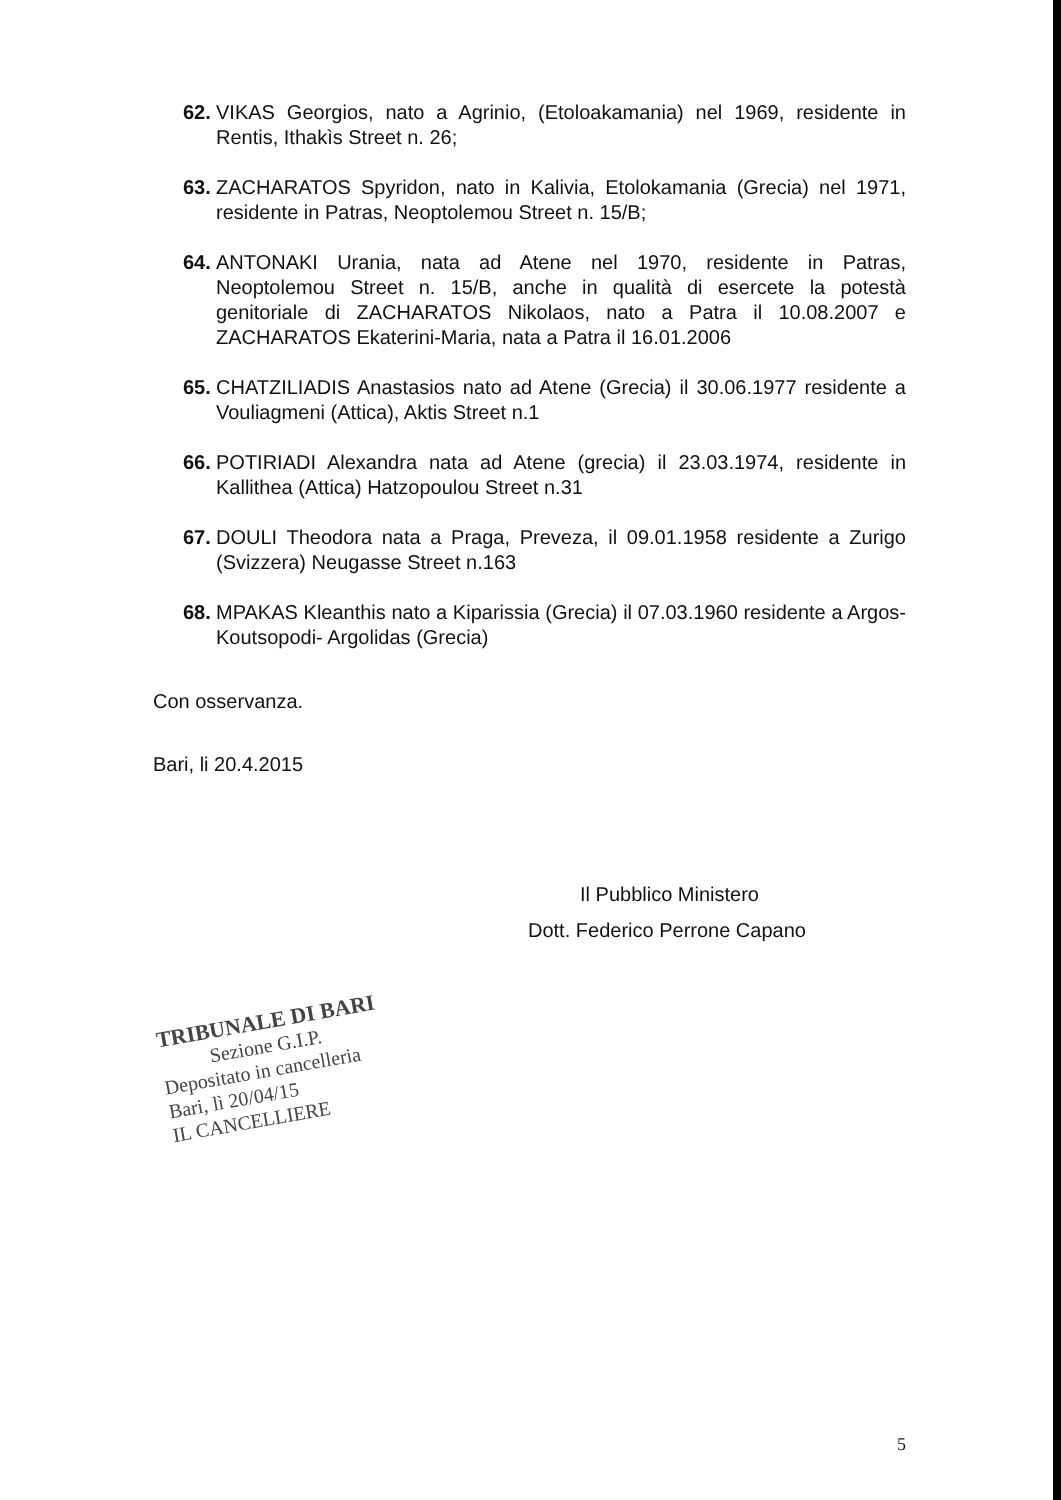62. VIKAS Georgios, nato a Agrinio, (Etoloakamania) nel 1969, residente in Rentis, Ithakìs Street n. 26;
63. ZACHARATOS Spyridon, nato in Kalivia, Etolokamania (Grecia) nel 1971, residente in Patras, Neoptolemou Street n. 15/B;
64. ANTONAKI Urania, nata ad Atene nel 1970, residente in Patras, Neoptolemou Street n. 15/B, anche in qualità di esercete la potestà genitoriale di ZACHARATOS Nikolaos, nato a Patra il 10.08.2007 e ZACHARATOS Ekaterini-Maria, nata a Patra il 16.01.2006
65. CHATZILIADIS Anastasios nato ad Atene (Grecia) il 30.06.1977 residente a Vouliagmeni (Attica), Aktis Street n.1
66. POTIRIADI Alexandra nata ad Atene (grecia) il 23.03.1974, residente in Kallithea (Attica) Hatzopoulou Street n.31
67. DOULI Theodora nata a Praga, Preveza, il 09.01.1958 residente a Zurigo (Svizzera) Neugasse Street n.163
68. MPAKAS Kleanthis nato a Kiparissia (Grecia) il 07.03.1960 residente a Argos- Koutsopodi- Argolidas (Grecia)
Con osservanza.
Bari, li 20.4.2015
Il Pubblico Ministero
Dott. Federico Perrone Capano
TRIBUNALE DI BARI
Sezione G.I.P.
Depositato in cancelleria
Bari, lì 20/04/15
IL CANCELLIERE
5